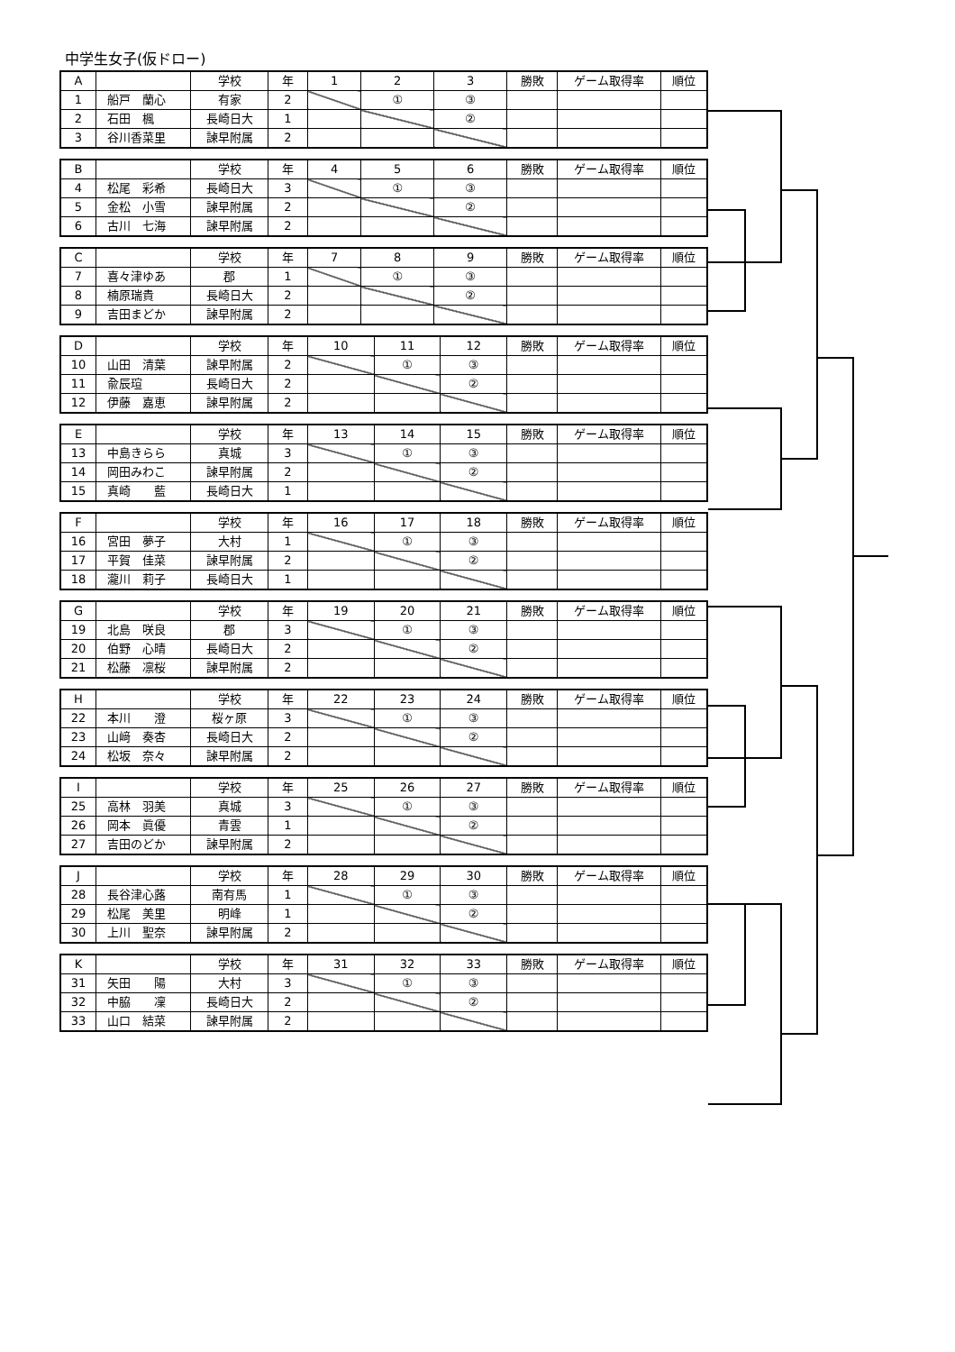中学生女子(仮ドロー)
| A | | 学校 | 年 | 1 | 2 | 3 | 勝敗 | ゲーム取得率 | 順位 |
| 1 | 船戸 蘭心 | 有家 | 2 | | ① | ③ | | | |
| 2 | 石田 楓 | 長崎日大 | 1 | | | ② | | | |
| 3 | 谷川香菜里 | 諫早附属 | 2 | | | | | | |
| B | | 学校 | 年 | 4 | 5 | 6 | 勝敗 | ゲーム取得率 | 順位 |
| 4 | 松尾 彩希 | 長崎日大 | 3 | | ① | ③ | | | |
| 5 | 金松 小雪 | 諫早附属 | 2 | | | ② | | | |
| 6 | 古川 七海 | 諫早附属 | 2 | | | | | | |
| C | | 学校 | 年 | 7 | 8 | 9 | 勝敗 | ゲーム取得率 | 順位 |
| 7 | 喜々津ゆあ | 郡 | 1 | | ① | ③ | | | |
| 8 | 楠原瑞貴 | 長崎日大 | 2 | | | ② | | | |
| 9 | 吉田まどか | 諫早附属 | 2 | | | | | | |
| D | | 学校 | 年 | 10 | 11 | 12 | 勝敗 | ゲーム取得率 | 順位 |
| 10 | 山田 清葉 | 諫早附属 | 2 | | ① | ③ | | | |
| 11 | 兪辰瑄 | 長崎日大 | 2 | | | ② | | | |
| 12 | 伊藤 嘉恵 | 諫早附属 | 2 | | | | | | |
| E | | 学校 | 年 | 13 | 14 | 15 | 勝敗 | ゲーム取得率 | 順位 |
| 13 | 中島きらら | 真城 | 3 | | ① | ③ | | | |
| 14 | 岡田みわこ | 諫早附属 | 2 | | | ② | | | |
| 15 | 真崎 藍 | 長崎日大 | 1 | | | | | | |
| F | | 学校 | 年 | 16 | 17 | 18 | 勝敗 | ゲーム取得率 | 順位 |
| 16 | 宮田 夢子 | 大村 | 1 | | ① | ③ | | | |
| 17 | 平賀 佳菜 | 諫早附属 | 2 | | | ② | | | |
| 18 | 瀧川 莉子 | 長崎日大 | 1 | | | | | | |
| G | | 学校 | 年 | 19 | 20 | 21 | 勝敗 | ゲーム取得率 | 順位 |
| 19 | 北島 咲良 | 郡 | 3 | | ① | ③ | | | |
| 20 | 伯野 心晴 | 長崎日大 | 2 | | | ② | | | |
| 21 | 松藤 凛桜 | 諫早附属 | 2 | | | | | | |
| H | | 学校 | 年 | 22 | 23 | 24 | 勝敗 | ゲーム取得率 | 順位 |
| 22 | 本川 澄 | 桜ヶ原 | 3 | | ① | ③ | | | |
| 23 | 山﨑 奏杏 | 長崎日大 | 2 | | | ② | | | |
| 24 | 松坂 奈々 | 諫早附属 | 2 | | | | | | |
| I | | 学校 | 年 | 25 | 26 | 27 | 勝敗 | ゲーム取得率 | 順位 |
| 25 | 高林 羽美 | 真城 | 3 | | ① | ③ | | | |
| 26 | 岡本 眞優 | 青雲 | 1 | | | ② | | | |
| 27 | 吉田のどか | 諫早附属 | 2 | | | | | | |
| J | | 学校 | 年 | 28 | 29 | 30 | 勝敗 | ゲーム取得率 | 順位 |
| 28 | 長谷津心蕗 | 南有馬 | 1 | | ① | ③ | | | |
| 29 | 松尾 美里 | 明峰 | 1 | | | ② | | | |
| 30 | 上川 聖奈 | 諫早附属 | 2 | | | | | | |
| K | | 学校 | 年 | 31 | 32 | 33 | 勝敗 | ゲーム取得率 | 順位 |
| 31 | 矢田 陽 | 大村 | 3 | | ① | ③ | | | |
| 32 | 中脇 凜 | 長崎日大 | 2 | | | ② | | | |
| 33 | 山口 結菜 | 諫早附属 | 2 | | | | | | |